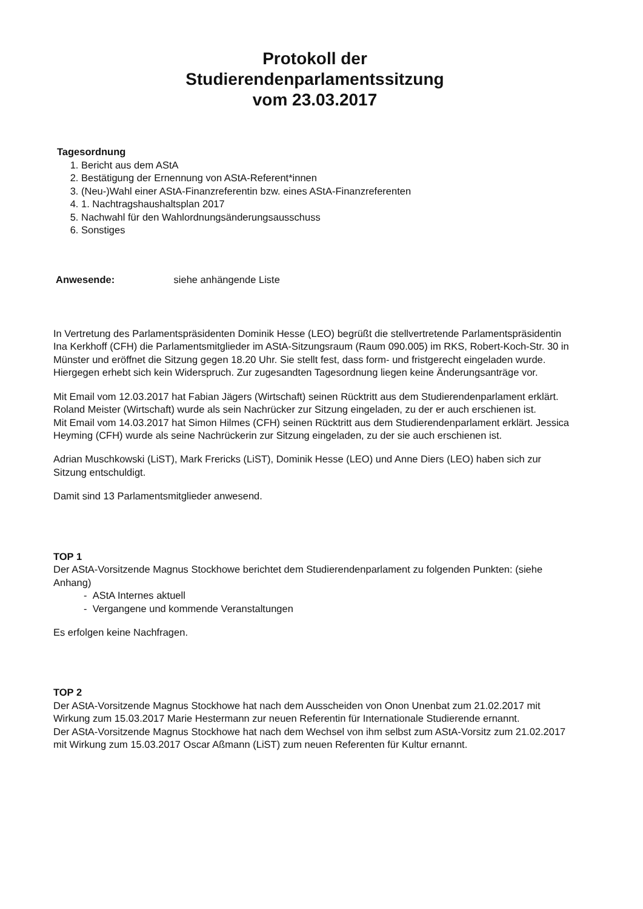Protokoll der
Studierendenparlamentssitzung
vom 23.03.2017
Tagesordnung
1. Bericht aus dem AStA
2. Bestätigung der Ernennung von AStA-Referent*innen
3. (Neu-)Wahl einer AStA-Finanzreferentin bzw. eines AStA-Finanzreferenten
4. 1. Nachtragshaushaltsplan 2017
5. Nachwahl für den Wahlordnungsänderungsausschuss
6. Sonstiges
Anwesende: siehe anhängende Liste
In Vertretung des Parlamentspräsidenten Dominik Hesse (LEO) begrüßt die stellvertretende Parlamentspräsidentin Ina Kerkhoff (CFH) die Parlamentsmitglieder im AStA-Sitzungsraum (Raum 090.005) im RKS, Robert-Koch-Str. 30 in Münster und eröffnet die Sitzung gegen 18.20 Uhr. Sie stellt fest, dass form- und fristgerecht eingeladen wurde. Hiergegen erhebt sich kein Widerspruch. Zur zugesandten Tagesordnung liegen keine Änderungsanträge vor.
Mit Email vom 12.03.2017 hat Fabian Jägers (Wirtschaft) seinen Rücktritt aus dem Studierendenparlament erklärt. Roland Meister (Wirtschaft) wurde als sein Nachrücker zur Sitzung eingeladen, zu der er auch erschienen ist.
Mit Email vom 14.03.2017 hat Simon Hilmes (CFH) seinen Rücktritt aus dem Studierendenparlament erklärt. Jessica Heyming (CFH) wurde als seine Nachrückerin zur Sitzung eingeladen, zu der sie auch erschienen ist.
Adrian Muschkowski (LiST), Mark Frericks (LiST), Dominik Hesse (LEO) und Anne Diers (LEO) haben sich zur Sitzung entschuldigt.
Damit sind 13 Parlamentsmitglieder anwesend.
TOP 1
Der AStA-Vorsitzende Magnus Stockhowe berichtet dem Studierendenparlament zu folgenden Punkten: (siehe Anhang)
- AStA Internes aktuell
- Vergangene und kommende Veranstaltungen
Es erfolgen keine Nachfragen.
TOP 2
Der AStA-Vorsitzende Magnus Stockhowe hat nach dem Ausscheiden von Onon Unenbat zum 21.02.2017 mit Wirkung zum 15.03.2017 Marie Hestermann zur neuen Referentin für Internationale Studierende ernannt.
Der AStA-Vorsitzende Magnus Stockhowe hat nach dem Wechsel von ihm selbst zum AStA-Vorsitz zum 21.02.2017 mit Wirkung zum 15.03.2017 Oscar Aßmann (LiST) zum neuen Referenten für Kultur ernannt.